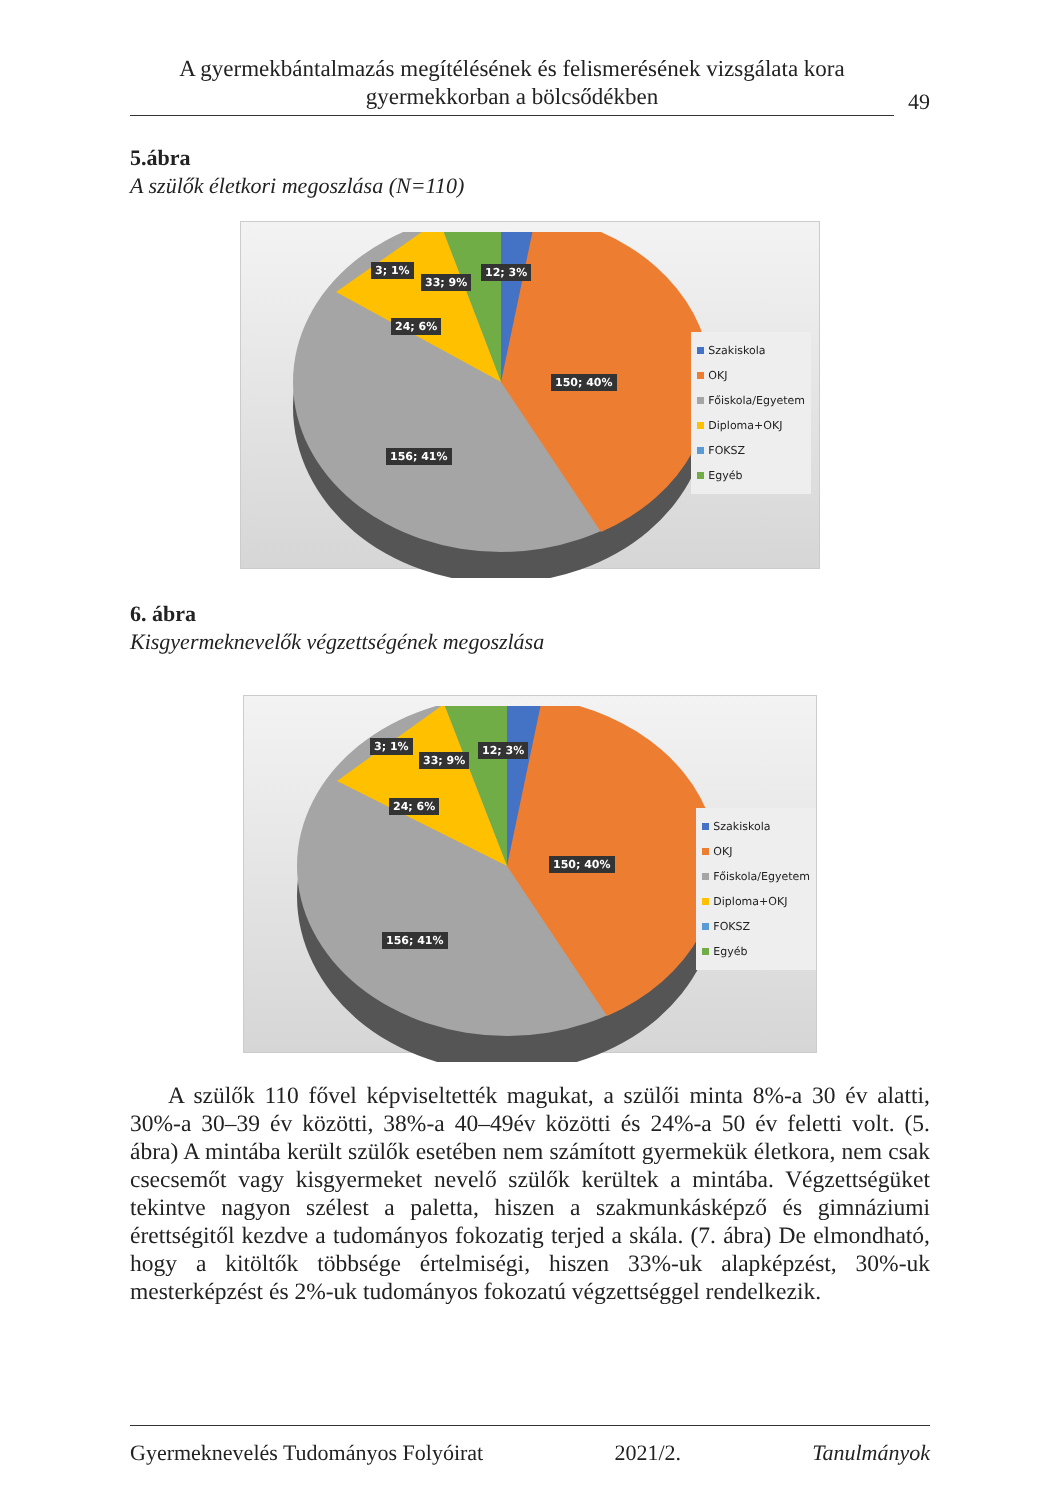A gyermekbántalmazás megítélésének és felismerésének vizsgálata kora gyermekkorban a bölcsődékben
49
5.ábra
A szülők életkori megoszlása (N=110)
12; 3%
33; 9%
3; 1%
24; 6%
150; 40%
156; 41%
Szakiskola
OKJ
Főiskola/Egyetem
Diploma+OKJ
FOKSZ
Egyéb
6. ábra
Kisgyermeknevelők végzettségének megoszlása
12; 3%
33; 9%
3; 1%
24; 6%
150; 40%
156; 41%
Szakiskola
OKJ
Főiskola/Egyetem
Diploma+OKJ
FOKSZ
Egyéb
A szülők 110 fővel képviseltették magukat, a szülői minta 8%-a 30 év alatti, 30%-a 30–39 év közötti, 38%-a 40–49év közötti és 24%-a 50 év feletti volt. (5. ábra) A mintába került szülők esetében nem számított gyermekük életkora, nem csak csecsemőt vagy kisgyermeket nevelő szülők kerültek a mintába. Végzett­ségüket tekintve nagyon szélest a paletta, hiszen a szakmunkásképző és gim­náziumi érettségitől kezdve a tudományos fokozatig terjed a skála. (7. ábra) De elmondható, hogy a kitöltők többsége értelmiségi, hiszen 33%-uk alapképzést, 30%-uk mesterképzést és 2%-uk tudományos fokozatú végzettséggel rendelke­zik.
Gyermeknevelés Tudományos Folyóirat 2021/2. Tanulmányok